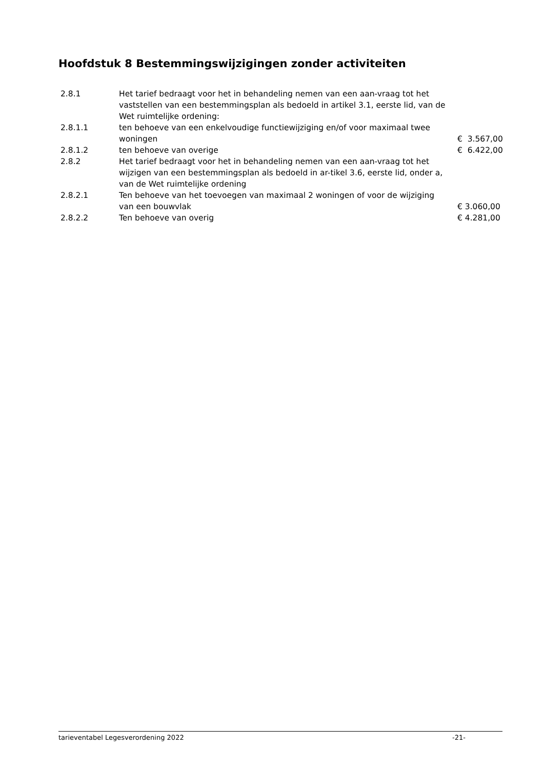Hoofdstuk 8 Bestemmingswijzigingen zonder activiteiten
| 2.8.1 | Het tarief bedraagt voor het in behandeling nemen van een aan-vraag tot het vaststellen van een bestemmingsplan als bedoeld in artikel 3.1, eerste lid, van de Wet ruimtelijke ordening: | |
| 2.8.1.1 | ten behoeve van een enkelvoudige functiewijziging en/of voor maximaal twee woningen | € 3.567,00 |
| 2.8.1.2 | ten behoeve van overige | € 6.422,00 |
| 2.8.2 | Het tarief bedraagt voor het in behandeling nemen van een aan-vraag tot het wijzigen van een bestemmingsplan als bedoeld in ar-tikel 3.6, eerste lid, onder a, van de Wet ruimtelijke ordening | |
| 2.8.2.1 | Ten behoeve van het toevoegen van maximaal 2 woningen of voor de wijziging van een bouwvlak | € 3.060,00 |
| 2.8.2.2 | Ten behoeve van overig | € 4.281,00 |
tarieventabel Legesverordening 2022 -21-